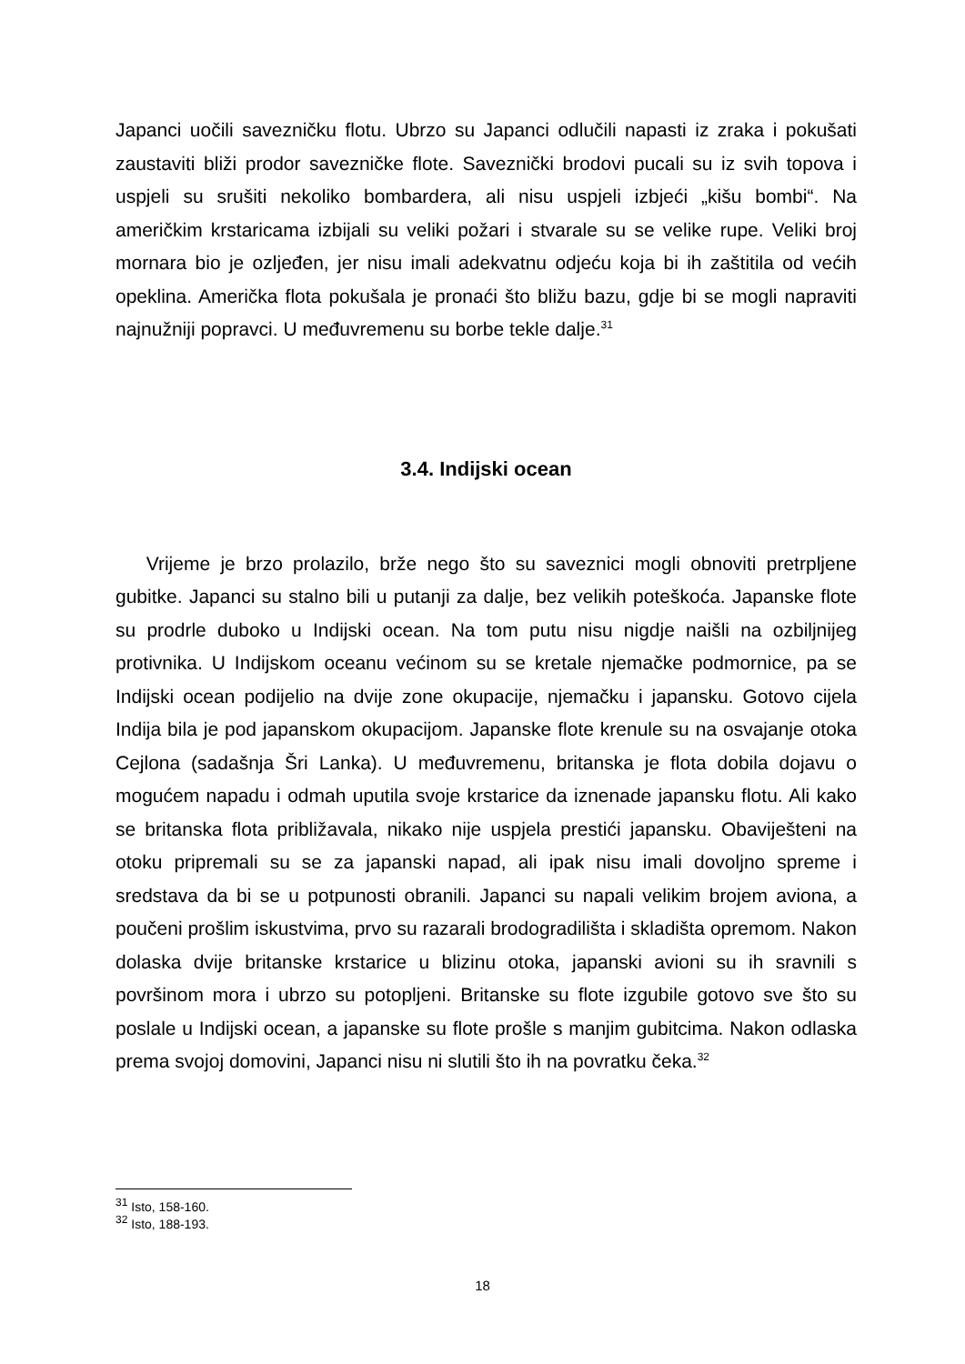Japanci uočili savezničku flotu. Ubrzo su Japanci odlučili napasti iz zraka i pokušati zaustaviti bliži prodor savezničke flote. Saveznički brodovi pucali su iz svih topova i uspjeli su srušiti nekoliko bombardera, ali nisu uspjeli izbjeći „kišu bombi“. Na američkim krstaricama izbijali su veliki požari i stvarale su se velike rupe. Veliki broj mornara bio je ozljeđen, jer nisu imali adekvatnu odjeću koja bi ih zaštitila od većih opeklina. Američka flota pokušala je pronaći što bližu bazu, gdje bi se mogli napraviti najnužniji popravci. U međuvremenu su borbe tekle dalje.<sup>31</sup>
3.4. Indijski ocean
Vrijeme je brzo prolazilo, brže nego što su saveznici mogli obnoviti pretrpljene gubitke. Japanci su stalno bili u putanji za dalje, bez velikih poteškoća. Japanske flote su prodrle duboko u Indijski ocean. Na tom putu nisu nigdje naišli na ozbiljnijeg protivnika. U Indijskom oceanu većinom su se kretale njemačke podmornice, pa se Indijski ocean podijelio na dvije zone okupacije, njemačku i japansku. Gotovo cijela Indija bila je pod japanskom okupacijom. Japanske flote krenule su na osvajanje otoka Cejlona (sadašnja Šri Lanka). U međuvremenu, britanska je flota dobila dojavu o mogućem napadu i odmah uputila svoje krstarice da iznenade japansku flotu. Ali kako se britanska flota približavala, nikako nije uspjela prestići japansku. Obaviješteni na otoku pripremali su se za japanski napad, ali ipak nisu imali dovoljno spreme i sredstava da bi se u potpunosti obranili. Japanci su napali velikim brojem aviona, a poučeni prošlim iskustvima, prvo su razarali brodogradilišta i skladišta opremom. Nakon dolaska dvije britanske krstarice u blizinu otoka, japanski avioni su ih sravnili s površinom mora i ubrzo su potopljeni. Britanske su flote izgubile gotovo sve što su poslale u Indijski ocean, a japanske su flote prošle s manjim gubitcima. Nakon odlaska prema svojoj domovini, Japanci nisu ni slutili što ih na povratku čeka.<sup>32</sup>
<sup>31</sup> Isto, 158-160.
<sup>32</sup> Isto, 188-193.
18